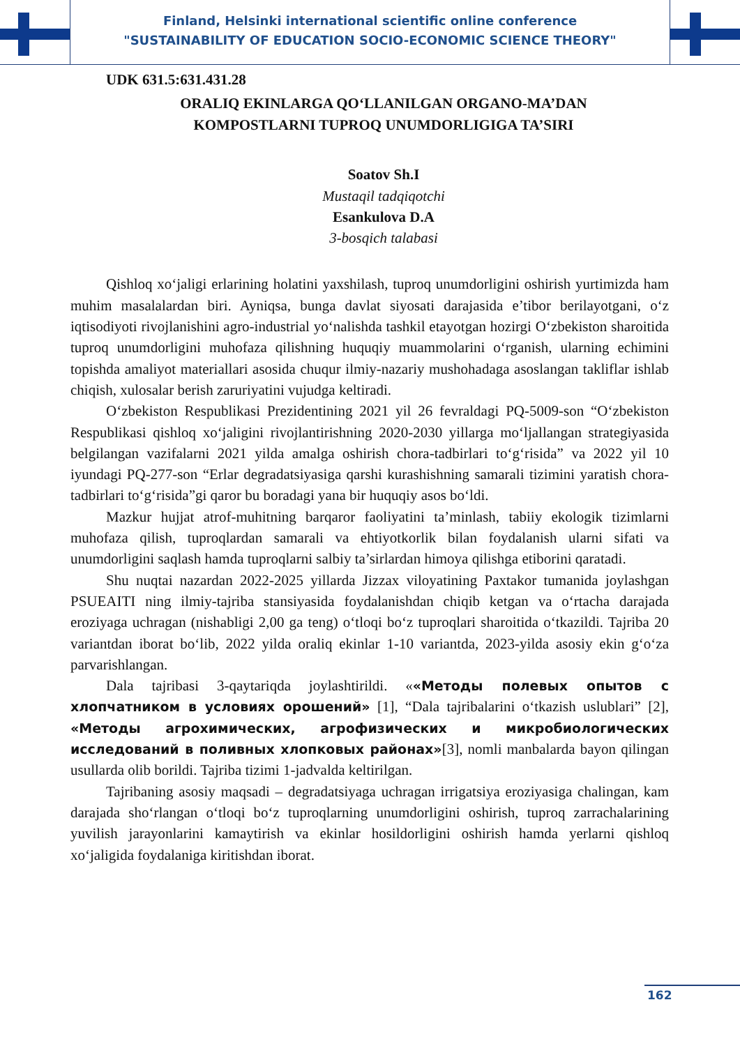Finland, Helsinki international scientific online conference
"SUSTAINABILITY OF EDUCATION SOCIO-ECONOMIC SCIENCE THEORY"
UDK 631.5:631.431.28
ORALIQ EKINLARGA QO‘LLANILGAN ORGANO-MA’DAN
KOMPOSTLARNI TUPROQ UNUMDORLIGIGA TA’SIRI
Soatov Sh.I
Mustaqil tadqiqotchi
Esankulova D.A
3-bosqich talabasi
Qishloq xo‘jaligi erlarining holatini yaxshilash, tuproq unumdorligini oshirish yurtimizda ham muhim masalalardan biri. Ayniqsa, bunga davlat siyosati darajasida e’tibor berilayotgani, o‘z iqtisodiyoti rivojlanishini agro-industrial yo‘nalishda tashkil etayotgan hozirgi O‘zbekiston sharoitida tuproq unumdorligini muhofaza qilishning huquqiy muammolarini o‘rganish, ularning echimini topishda amaliyot materiallari asosida chuqur ilmiy-nazariy mushohadaga asoslangan takliflar ishlab chiqish, xulosalar berish zaruriyatini vujudga keltiradi.
O‘zbekiston Respublikasi Prezidentining 2021 yil 26 fevraldagi PQ-5009-son “O‘zbekiston Respublikasi qishloq xo‘jaligini rivojlantirishning 2020-2030 yillarga mo‘ljallangan strategiyasida belgilangan vazifalarni 2021 yilda amalga oshirish chora-tadbirlari to‘g‘risida” va 2022 yil 10 iyundagi PQ-277-son “Erlar degradatsiyasiga qarshi kurashishning samarali tizimini yaratish chora-tadbirlari to‘g‘risida”gi qaror bu boradagi yana bir huquqiy asos bo‘ldi.
Mazkur hujjat atrof-muhitning barqaror faoliyatini ta’minlash, tabiiy ekologik tizimlarni muhofaza qilish, tuproqlardan samarali va ehtiyotkorlik bilan foydalanish ularni sifati va unumdorligini saqlash hamda tuproqlarni salbiy ta’sirlardan himoya qilishga etiborini qaratadi.
Shu nuqtai nazardan 2022-2025 yillarda Jizzax viloyatining Paxtakor tumanida joylashgan PSUEAITI ning ilmiy-tajriba stansiyasida foydalanishdan chiqib ketgan va o‘rtacha darajada eroziyaga uchragan (nishabligi 2,00 ga teng) o‘tloqi bo‘z tuproqlari sharoitida o‘tkazildi. Tajriba 20 variantdan iborat bo‘lib, 2022 yilda oraliq ekinlar 1-10 variantda, 2023-yilda asosiy ekin g‘o‘za parvarishlangan.
Dala tajribasi 3-qaytariqda joylashtirildi. ««Методы полевых опытов с хлопчатником в условиях орошений» [1], “Dala tajribalarini o‘tkazish uslublari” [2], «Методы агрохимических, агрофизических и микробиологических исследований в поливных хлопковых районах»[3], nomli manbalarda bayon qilingan usullarda olib borildi. Tajriba tizimi 1-jadvalda keltirilgan.
Tajribaning asosiy maqsadi – degradatsiyaga uchragan irrigatsiya eroziyasiga chalingan, kam darajada sho‘rlangan o‘tloqi bo‘z tuproqlarning unumdorligini oshirish, tuproq zarrachalarining yuvilish jarayonlarini kamaytirish va ekinlar hosildorligini oshirish hamda yerlarni qishloq xo‘jaligida foydalaniga kiritishdan iborat.
162